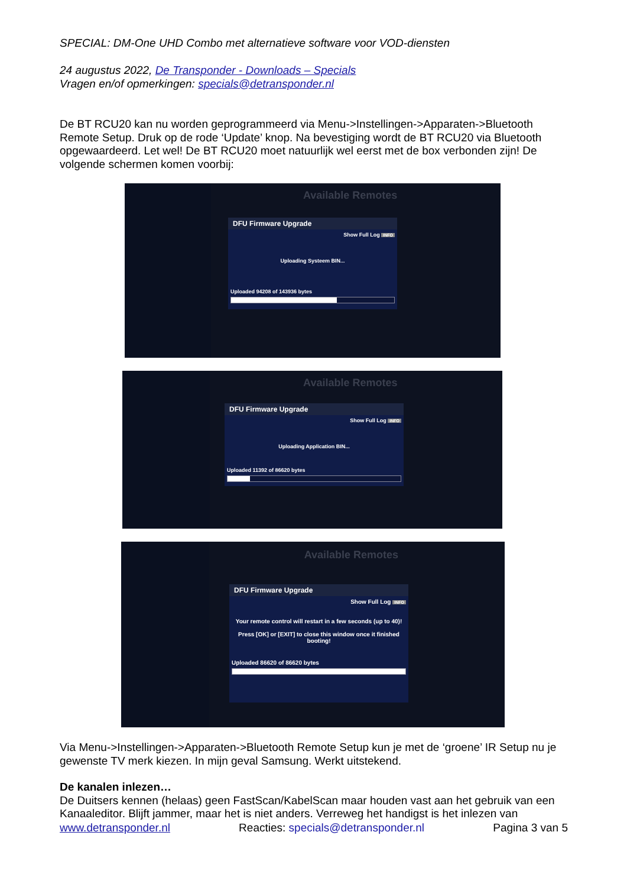SPECIAL: DM-One UHD Combo met alternatieve software voor VOD-diensten
24 augustus 2022, De Transponder - Downloads – Specials
Vragen en/of opmerkingen: specials@detransponder.nl
De BT RCU20 kan nu worden geprogrammeerd via Menu->Instellingen->Apparaten->Bluetooth Remote Setup. Druk op de rode ‘Update’ knop. Na bevestiging wordt de BT RCU20 via Bluetooth opgewaardeerd. Let wel! De BT RCU20 moet natuurlijk wel eerst met de box verbonden zijn! De volgende schermen komen voorbij:
Available Remotes
DFU Firmware Upgrade
Show Full Log INFO
Uploading Systeem BIN...
Uploaded 94208 of 143936 bytes
Available Remotes
DFU Firmware Upgrade
Show Full Log INFO
Uploading Application BIN...
Uploaded 11392 of 86620 bytes
Available Remotes
DFU Firmware Upgrade
Show Full Log INFO
Your remote control will restart in a few seconds (up to 40)!
Press [OK] or [EXIT] to close this window once it finished booting!
Uploaded 86620 of 86620 bytes
Via Menu->Instellingen->Apparaten->Bluetooth Remote Setup kun je met de ‘groene’ IR Setup nu je gewenste TV merk kiezen. In mijn geval Samsung. Werkt uitstekend.
De kanalen inlezen…
De Duitsers kennen (helaas) geen FastScan/KabelScan maar houden vast aan het gebruik van een Kanaaleditor. Blijft jammer, maar het is niet anders. Verreweg het handigst is het inlezen van
www.detransponder.nl Reacties: specials@detransponder.nl Pagina 3 van 5